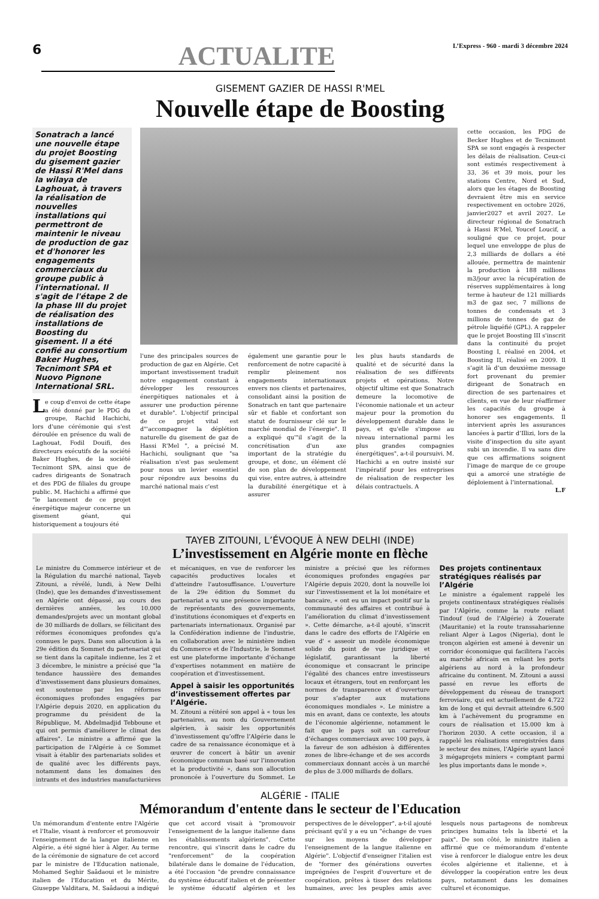6 ACTUALITE L’Express - 960 - mardi 3 décembre 2024
GISEMENT GAZIER DE HASSI R'MEL
Nouvelle étape de Boosting
Sonatrach a lancé une nouvelle étape du projet Boosting du gisement gazier de Hassi R'Mel dans la wilaya de Laghouat, à travers la réalisation de nouvelles installations qui permettront de maintenir le niveau de production de gaz et d'honorer les engagements commerciaux du groupe public à l'international. Il s'agit de l'étape 2 de la phase III du projet de réalisation des installations de Boosting du gisement. Il a été confié au consortium Baker Hughes, Tecnimont SPA et Nuovo Pignone International SRL.
Le coup d'envoi de cette étape a été donné par le PDG du groupe, Rachid Hachichi, lors d'une cérémonie qui s'est déroulée en présence du wali de Laghouat, Fodil Douifi, des directeurs exécutifs de la société Baker Hughes, de la société Tecnimont SPA, ainsi que de cadres dirigeants de Sonatrach et des PDG de filiales du groupe public. M. Hachichi a affirmé que "le lancement de ce projet énergétique majeur concerne un gisement géant, qui historiquement a toujours été
l'une des principales sources de production de gaz en Algérie. Cet important investissement traduit notre engagement constant à développer les ressources énergétiques nationales et à assurer une production pérenne et durable". L'objectif principal de ce projet vital est d"'accompagner la déplétion naturelle du gisement de gaz de Hassi R'Mel ", a précisé M. Hachichi, soulignant que "sa réalisation n'est pas seulement pour nous un levier essentiel pour répondre aux besoins du marché national mais c'est
également une garantie pour le renforcement de notre capacité à remplir pleinement nos engagements internationaux envers nos clients et partenaires, consolidant ainsi la position de Sonatrach en tant que partenaire sûr et fiable et confortant son statut de fournisseur clé sur le marché mondial de l'énergie". Il a expliqué qu'"il s'agit de la concrétisation d'un axe important de la stratégie du groupe, et donc, un élément clé de son plan de développement qui vise, entre autres, à atteindre la durabilité énergétique et à assurer
les plus hauts standards de qualité et de sécurité dans la réalisation de ses différents projets et opérations. Notre objectif ultime est que Sonatrach demeure la locomotive de l'économie nationale et un acteur majeur pour la promotion du développement durable dans le pays, et qu'elle s'impose au niveau international parmi les plus grandes compagnies énergétiques", a-t-il poursuivi. M. Hachichi a en outre insisté sur l'impératif pour les entreprises de réalisation de respecter les délais contractuels. A
cette occasion, les PDG de Becker Hughes et de Tecnimont SPA se sont engagés à respecter les délais de réalisation. Ceux-ci sont estimés respectivement à 33, 36 et 39 mois, pour les stations Centre, Nord et Sud, alors que les étages de Boosting devraient être mis en service respectivement en octobre 2026, janvier2027 et avril 2027. Le directeur régional de Sonatrach à Hassi R'Mel, Youcef Loucif, a souligné que ce projet, pour lequel une enveloppe de plus de 2,3 milliards de dollars a été allouée, permettra de maintenir la production à 188 millions m3/jour avec la récupération de réserves supplémentaires à long terme à hauteur de 121 milliards m3 de gaz sec, 7 millions de tonnes de condensats et 3 millions de tonnes de gaz de pétrole liquéfié (GPL). A rappeler que le projet Boosting III s'inscrit dans la continuité du projet Boosting I, réalisé en 2004, et Boosting II, réalisé en 2009. Il s’agit là d’un deuxième message fort provenant du premier dirigeant de Sonatrach en direction de ses partenaires et clients, en vue de leur réaffirmer les capacités du groupe à honorer ses engagements. Il intervient après les assurances lancées à partir d’Illizi, lors de la visite d’inspection du site ayant subi un incendie. Il va sans dire que ces affirmations soignent l’image de marque de ce groupe qui a amorcé une stratégie de déploiement à l’international.
L.F
TAYEB ZITOUNI, L’ÉVOQUE À NEW DELHI (INDE)
L’investissement en Algérie monte en flèche
Le ministre du Commerce intérieur et de la Régulation du marché national, Tayeb Zitouni, a révélé, lundi, à New Delhi (Inde), que les demandes d'investissement en Algérie ont dépassé, au cours des dernières années, les 10.000 demandes/projets avec un montant global de 30 milliards de dollars, se félicitant des réformes économiques profondes qu'a connues le pays. Dans son allocution à la 29e édition du Sommet du partenariat qui se tient dans la capitale indienne, les 2 et 3 décembre, le ministre a précisé que "la tendance haussière des demandes d'investissement dans plusieurs domaines, est soutenue par les réformes économiques profondes engagées par l'Algérie depuis 2020, en application du programme du président de la République, M. Abdelmadjid Tebboune et qui ont permis d'améliorer le climat des affaires". Le ministre a affirmé que la participation de l'Algérie à ce Sommet visait à établir des partenariats solides et de qualité avec les différents pays, notamment dans les domaines des intrants et des industries manufacturières et mécaniques, en vue de renforcer les capacités productives locales et d'atteindre l'autosuffisance. L'ouverture de la 29e édition du Sommet du partenariat a vu une présence importante de représentants des gouvernements, d'institutions économiques et d'experts en partenariats internationaux. Organisé par la Confédération indienne de l'industrie, en collaboration avec le ministère indien du Commerce et de l'Industrie, le Sommet est une plateforme importante d'échange d'expertises notamment en matière de coopération et d'investissement.
Appel à saisir les opportunités d’investissement offertes par l’Algérie.
M. Zitouni a réitéré son appel à « tous les partenaires, au nom du Gouvernement algérien, à saisir les opportunités d’investissement qu’offre l’Algérie dans le cadre de sa renaissance économique et à œuvrer de concert à bâtir un avenir économique commun basé sur l’innovation et la productivité », dans son allocution prononcée à l’ouverture du Sommet. Le ministre a précisé que les réformes économiques profondes engagées par l’Algérie depuis 2020, dont la nouvelle loi sur l’investissement et la loi monétaire et bancaire, « ont eu un impact positif sur la communauté des affaires et contribué à l’amélioration du climat d’investissement ». Cette démarche, a-t-il ajouté, s’inscrit dans le cadre des efforts de l’Algérie en vue d' « asseoir un modèle économique solide du point de vue juridique et législatif, garantissant la liberté économique et consacrant le principe l’égalité des chances entre investisseurs locaux et étrangers, tout en renforçant les normes de transparence et d’ouverture pour s’adapter aux mutations économiques mondiales ». Le ministre a mis en avant, dans ce contexte, les atouts de l’économie algérienne, notamment le fait que le pays soit un carrefour d’échanges commerciaux avec 100 pays, à la faveur de son adhésion à différentes zones de libre-échange et de ses accords commerciaux donnant accès à un marché de plus de 3.000 milliards de dollars.
Des projets continentaux stratégiques réalisés par l’Algérie
Le ministre a également rappelé les projets continentaux stratégiques réalisés par l’Algérie, comme la route reliant Tindouf (sud de l’Algérie) à Zouerate (Mauritanie) et la route transsaharienne reliant Alger à Lagos (Nigeria), dont le tronçon algérien est amené à devenir un corridor économique qui facilitera l’accès au marché africain en reliant les ports algériens au nord à la profondeur africaine du continent. M. Zitouni a aussi passé en revue les efforts de développement du réseau de transport ferroviaire, qui est actuellement de 4.722 km de long et qui devrait atteindre 6.500 km à l’achèvement du programme en cours de réalisation et 15.000 km à l’horizon 2030. A cette occasion, il a rappelé les réalisations enregistrées dans le secteur des mines, l’Algérie ayant lancé 3 mégaprojets miniers « comptant parmi les plus importants dans le monde ».
ALGÉRIE - ITALIE
Mémorandum d'entente dans le secteur de l'Education
Un mémorandum d'entente entre l'Algérie et l'Italie, visant à renforcer et promouvoir l'enseignement de la langue italienne en Algérie, a été signé hier à Alger. Au terme de la cérémonie de signature de cet accord par le ministre de l'Education nationale, Mohamed Seghir Saâdaoui et le ministre italien de l'Education et du Mérite, Giuseppe Valditara, M. Saâdaoui a indiqué que cet accord visait à "promouvoir l'enseignement de la langue italienne dans les établissements algériens". Cette rencontre, qui s'inscrit dans le cadre du "renforcement" de la coopération bilatérale dans le domaine de l'éducation, a été l'occasion "de prendre connaissance du système éducatif italien et de présenter le système éducatif algérien et les perspectives de le développer", a-t-il ajouté précisant qu'il y a eu un "échange de vues sur les moyens de développer l'enseignement de la langue italienne en Algérie". L'objectif d'enseigner l'italien est de "former des générations ouvertes imprégnées de l'esprit d'ouverture et de coopération, prêtes à tisser des relations humaines, avec les peuples amis avec lesquels nous partageons de nombreux principes humains tels la liberté et la paix". De son côté, le ministre italien a affirmé que ce mémorandum d'entente vise à renforcer le dialogue entre les deux écoles algérienne et italienne, et à développer la coopération entre les deux pays, notamment dans les domaines culturel et économique.